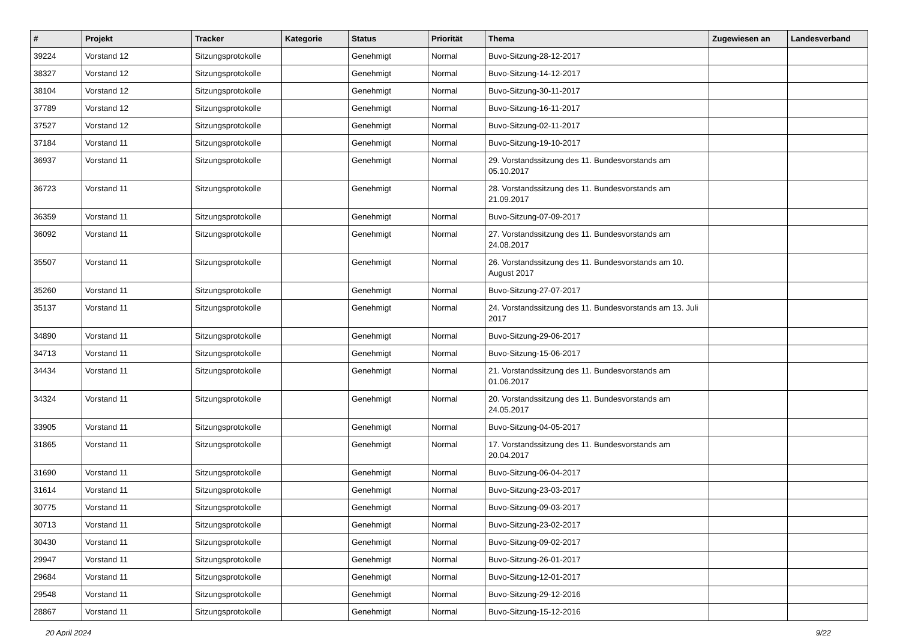| # | Projekt | Tracker | Kategorie | Status | Priorität | Thema | Zugewiesen an | Landesverband |
| --- | --- | --- | --- | --- | --- | --- | --- | --- |
| 39224 | Vorstand 12 | Sitzungsprotokolle | | Genehmigt | Normal | Buvo-Sitzung-28-12-2017 | | |
| 38327 | Vorstand 12 | Sitzungsprotokolle | | Genehmigt | Normal | Buvo-Sitzung-14-12-2017 | | |
| 38104 | Vorstand 12 | Sitzungsprotokolle | | Genehmigt | Normal | Buvo-Sitzung-30-11-2017 | | |
| 37789 | Vorstand 12 | Sitzungsprotokolle | | Genehmigt | Normal | Buvo-Sitzung-16-11-2017 | | |
| 37527 | Vorstand 12 | Sitzungsprotokolle | | Genehmigt | Normal | Buvo-Sitzung-02-11-2017 | | |
| 37184 | Vorstand 11 | Sitzungsprotokolle | | Genehmigt | Normal | Buvo-Sitzung-19-10-2017 | | |
| 36937 | Vorstand 11 | Sitzungsprotokolle | | Genehmigt | Normal | 29. Vorstandssitzung des 11. Bundesvorstands am 05.10.2017 | | |
| 36723 | Vorstand 11 | Sitzungsprotokolle | | Genehmigt | Normal | 28. Vorstandssitzung des 11. Bundesvorstands am 21.09.2017 | | |
| 36359 | Vorstand 11 | Sitzungsprotokolle | | Genehmigt | Normal | Buvo-Sitzung-07-09-2017 | | |
| 36092 | Vorstand 11 | Sitzungsprotokolle | | Genehmigt | Normal | 27. Vorstandssitzung des 11. Bundesvorstands am 24.08.2017 | | |
| 35507 | Vorstand 11 | Sitzungsprotokolle | | Genehmigt | Normal | 26. Vorstandssitzung des 11. Bundesvorstands am 10. August 2017 | | |
| 35260 | Vorstand 11 | Sitzungsprotokolle | | Genehmigt | Normal | Buvo-Sitzung-27-07-2017 | | |
| 35137 | Vorstand 11 | Sitzungsprotokolle | | Genehmigt | Normal | 24. Vorstandssitzung des 11. Bundesvorstands am 13. Juli 2017 | | |
| 34890 | Vorstand 11 | Sitzungsprotokolle | | Genehmigt | Normal | Buvo-Sitzung-29-06-2017 | | |
| 34713 | Vorstand 11 | Sitzungsprotokolle | | Genehmigt | Normal | Buvo-Sitzung-15-06-2017 | | |
| 34434 | Vorstand 11 | Sitzungsprotokolle | | Genehmigt | Normal | 21. Vorstandssitzung des 11. Bundesvorstands am 01.06.2017 | | |
| 34324 | Vorstand 11 | Sitzungsprotokolle | | Genehmigt | Normal | 20. Vorstandssitzung des 11. Bundesvorstands am 24.05.2017 | | |
| 33905 | Vorstand 11 | Sitzungsprotokolle | | Genehmigt | Normal | Buvo-Sitzung-04-05-2017 | | |
| 31865 | Vorstand 11 | Sitzungsprotokolle | | Genehmigt | Normal | 17. Vorstandssitzung des 11. Bundesvorstands am 20.04.2017 | | |
| 31690 | Vorstand 11 | Sitzungsprotokolle | | Genehmigt | Normal | Buvo-Sitzung-06-04-2017 | | |
| 31614 | Vorstand 11 | Sitzungsprotokolle | | Genehmigt | Normal | Buvo-Sitzung-23-03-2017 | | |
| 30775 | Vorstand 11 | Sitzungsprotokolle | | Genehmigt | Normal | Buvo-Sitzung-09-03-2017 | | |
| 30713 | Vorstand 11 | Sitzungsprotokolle | | Genehmigt | Normal | Buvo-Sitzung-23-02-2017 | | |
| 30430 | Vorstand 11 | Sitzungsprotokolle | | Genehmigt | Normal | Buvo-Sitzung-09-02-2017 | | |
| 29947 | Vorstand 11 | Sitzungsprotokolle | | Genehmigt | Normal | Buvo-Sitzung-26-01-2017 | | |
| 29684 | Vorstand 11 | Sitzungsprotokolle | | Genehmigt | Normal | Buvo-Sitzung-12-01-2017 | | |
| 29548 | Vorstand 11 | Sitzungsprotokolle | | Genehmigt | Normal | Buvo-Sitzung-29-12-2016 | | |
| 28867 | Vorstand 11 | Sitzungsprotokolle | | Genehmigt | Normal | Buvo-Sitzung-15-12-2016 | | |
20 April 2024 9/22